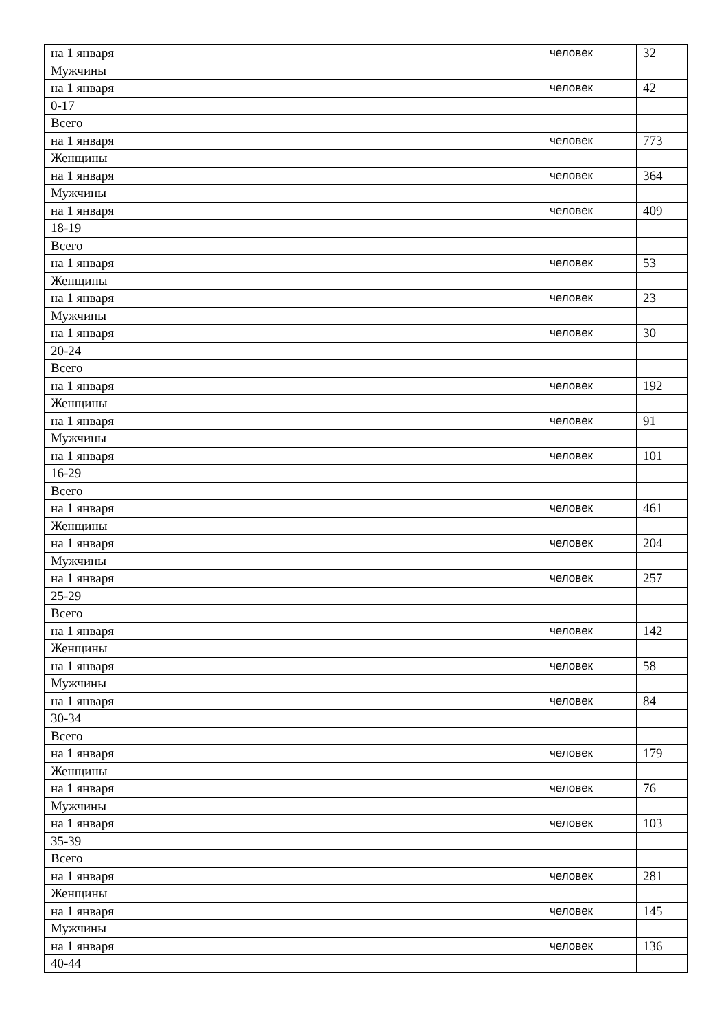| на 1 января | человек | 32 |
| Мужчины | | |
| на 1 января | человек | 42 |
| 0-17 | | |
| Всего | | |
| на 1 января | человек | 773 |
| Женщины | | |
| на 1 января | человек | 364 |
| Мужчины | | |
| на 1 января | человек | 409 |
| 18-19 | | |
| Всего | | |
| на 1 января | человек | 53 |
| Женщины | | |
| на 1 января | человек | 23 |
| Мужчины | | |
| на 1 января | человек | 30 |
| 20-24 | | |
| Всего | | |
| на 1 января | человек | 192 |
| Женщины | | |
| на 1 января | человек | 91 |
| Мужчины | | |
| на 1 января | человек | 101 |
| 16-29 | | |
| Всего | | |
| на 1 января | человек | 461 |
| Женщины | | |
| на 1 января | человек | 204 |
| Мужчины | | |
| на 1 января | человек | 257 |
| 25-29 | | |
| Всего | | |
| на 1 января | человек | 142 |
| Женщины | | |
| на 1 января | человек | 58 |
| Мужчины | | |
| на 1 января | человек | 84 |
| 30-34 | | |
| Всего | | |
| на 1 января | человек | 179 |
| Женщины | | |
| на 1 января | человек | 76 |
| Мужчины | | |
| на 1 января | человек | 103 |
| 35-39 | | |
| Всего | | |
| на 1 января | человек | 281 |
| Женщины | | |
| на 1 января | человек | 145 |
| Мужчины | | |
| на 1 января | человек | 136 |
| 40-44 | | |